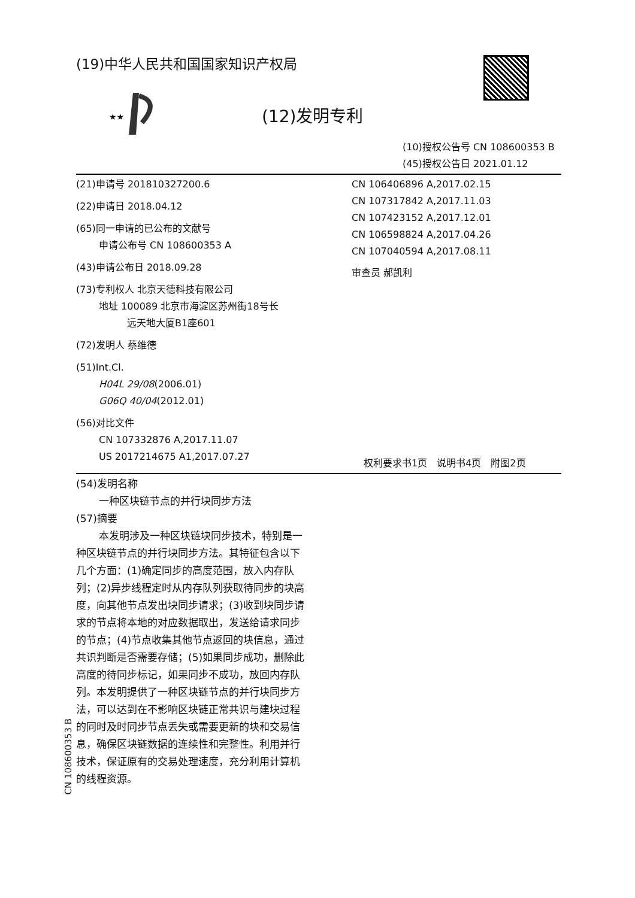(19)中华人民共和国国家知识产权局
★★
(12)发明专利
(10)授权公告号 CN 108600353 B
(45)授权公告日 2021.01.12
(21)申请号 201810327200.6
(22)申请日 2018.04.12
(65)同一申请的已公布的文献号
申请公布号 CN 108600353 A
(43)申请公布日 2018.09.28
(73)专利权人 北京天德科技有限公司
地址 100089 北京市海淀区苏州街18号长
远天地大厦B1座601
(72)发明人 蔡维德
(51)Int.Cl.
H04L 29/08(2006.01)
G06Q 40/04(2012.01)
(56)对比文件
CN 107332876 A,2017.11.07
US 2017214675 A1,2017.07.27
CN 106406896 A,2017.02.15
CN 107317842 A,2017.11.03
CN 107423152 A,2017.12.01
CN 106598824 A,2017.04.26
CN 107040594 A,2017.08.11
审查员 郝凯利
权利要求书1页　说明书4页　附图2页
(54)发明名称
一种区块链节点的并行块同步方法
(57)摘要
本发明涉及一种区块链块同步技术，特别是一种区块链节点的并行块同步方法。其特征包含以下几个方面：(1)确定同步的高度范围，放入内存队列；(2)异步线程定时从内存队列获取待同步的块高度，向其他节点发出块同步请求；(3)收到块同步请求的节点将本地的对应数据取出，发送给请求同步的节点；(4)节点收集其他节点返回的块信息，通过共识判断是否需要存储；(5)如果同步成功，删除此高度的待同步标记，如果同步不成功，放回内存队列。本发明提供了一种区块链节点的并行块同步方法，可以达到在不影响区块链正常共识与建块过程的同时及时同步节点丢失或需要更新的块和交易信息，确保区块链数据的连续性和完整性。利用并行技术，保证原有的交易处理速度，充分利用计算机的线程资源。
CN 108600353 B